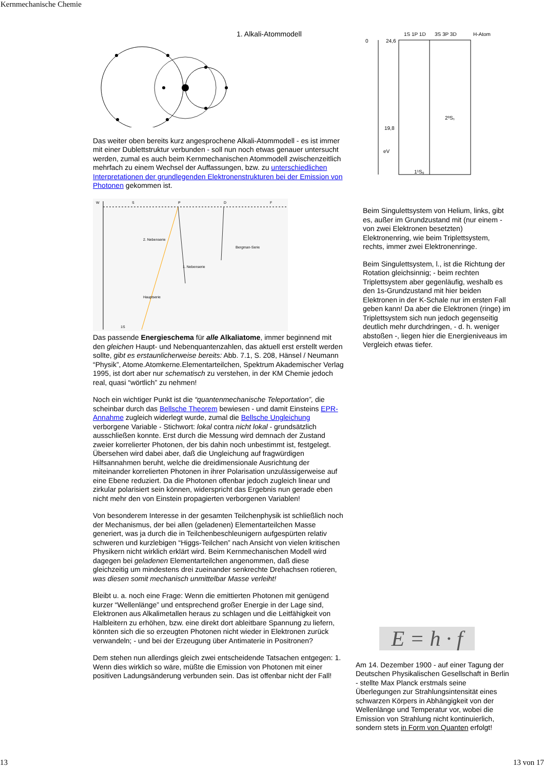Kernmechanische Chemie
1. Alkali-Atommodell
Das weiter oben bereits kurz angesprochene Alkali-Atommodell - es ist immer mit einer Dublettstruktur verbunden - soll nun noch etwas genauer untersucht werden, zumal es auch beim Kernmechanischen Atommodell zwischenzeitlich mehrfach zu einem Wechsel der Auffassungen, bzw. zu unterschiedlichen Interpretationen der grundlegenden Elektronenstrukturen bei der Emission von Photonen gekommen ist.
W
S
P
D
F
2. Nebenserie
1. Nebenserie
Bergman-Serie
Hauptserie
1S
Das passende Energieschema für alle Alkaliatome, immer beginnend mit den gleichen Haupt- und Nebenquantenzahlen, das aktuell erst erstellt werden sollte, gibt es erstaunlicherweise bereits: Abb. 7.1, S. 208, Hänsel / Neumann “Physik”, Atome.Atomkerne.Elementarteilchen, Spektrum Akademischer Verlag 1995, ist dort aber nur schematisch zu verstehen, in der KM Chemie jedoch real, quasi “wörtlich” zu nehmen!
Noch ein wichtiger Punkt ist die “quantenmechanische Teleportation”, die scheinbar durch das Bellsche Theorem bewiesen - und damit Einsteins EPR-Annahme zugleich widerlegt wurde, zumal die Bellsche Ungleichung verborgene Variable - Stichwort: lokal contra nicht lokal - grundsätzlich ausschließen konnte. Erst durch die Messung wird demnach der Zustand zweier korrelierter Photonen, der bis dahin noch unbestimmt ist, festgelegt. Übersehen wird dabei aber, daß die Ungleichung auf fragwürdigen Hilfsannahmen beruht, welche die dreidimensionale Ausrichtung der miteinander korrelierten Photonen in ihrer Polarisation unzulässigerweise auf eine Ebene reduziert. Da die Photonen offenbar jedoch zugleich linear und zirkular polarisiert sein können, widerspricht das Ergebnis nun gerade eben nicht mehr den von Einstein propagierten verborgenen Variablen!
Von besonderem Interesse in der gesamten Teilchenphysik ist schließlich noch der Mechanismus, der bei allen (geladenen) Elementarteilchen Masse generiert, was ja durch die in Teilchenbeschleunigern aufgespürten relativ schweren und kurzlebigen “Higgs-Teilchen” nach Ansicht von vielen kritischen Physikern nicht wirklich erklärt wird. Beim Kernmechanischen Modell wird dagegen bei geladenen Elementarteilchen angenommen, daß diese gleichzeitig um mindestens drei zueinander senkrechte Drehachsen rotieren, was diesen somit mechanisch unmittelbar Masse verleiht!
Bleibt u. a. noch eine Frage: Wenn die emittierten Photonen mit genügend kurzer “Wellenlänge” und entsprechend großer Energie in der Lage sind, Elektronen aus Alkalimetallen heraus zu schlagen und die Leitfähigkeit von Halbleitern zu erhöhen, bzw. eine direkt dort ableitbare Spannung zu liefern, könnten sich die so erzeugten Photonen nicht wieder in Elektronen zurück verwandeln; - und bei der Erzeugung über Antimaterie in Positronen?
Dem stehen nun allerdings gleich zwei entscheidende Tatsachen entgegen: 1. Wenn dies wirklich so wäre, müßte die Emission von Photonen mit einer positiven Ladungsänderung verbunden sein. Das ist offenbar nicht der Fall!
1S 1P 1D
3S 3P 3D
H-Atom
0
24,6
19,8
eV
1¹S₀
2³S₁
Beim Singulettsystem von Helium, links, gibt es, außer im Grundzustand mit (nur einem - von zwei Elektronen besetzten) Elektronenring, wie beim Triplettsystem, rechts, immer zwei Elektronenringe.
Beim Singulettsystem, l., ist die Richtung der Rotation gleichsinnig; - beim rechten Triplettsystem aber gegenläufig, weshalb es den 1s-Grundzustand mit hier beiden Elektronen in der K-Schale nur im ersten Fall geben kann! Da aber die Elektronen (ringe) im Triplettsystem sich nun jedoch gegenseitig deutlich mehr durchdringen, - d. h. weniger abstoßen -, liegen hier die Energieniveaus im Vergleich etwas tiefer.
E = h · f
Am 14. Dezember 1900 - auf einer Tagung der Deutschen Physikalischen Gesellschaft in Berlin - stellte Max Planck erstmals seine Überlegungen zur Strahlungsintensität eines schwarzen Körpers in Abhängigkeit von der Wellenlänge und Temperatur vor, wobei die Emission von Strahlung nicht kontinuierlich, sondern stets in Form von Quanten erfolgt!
13 13 von 17